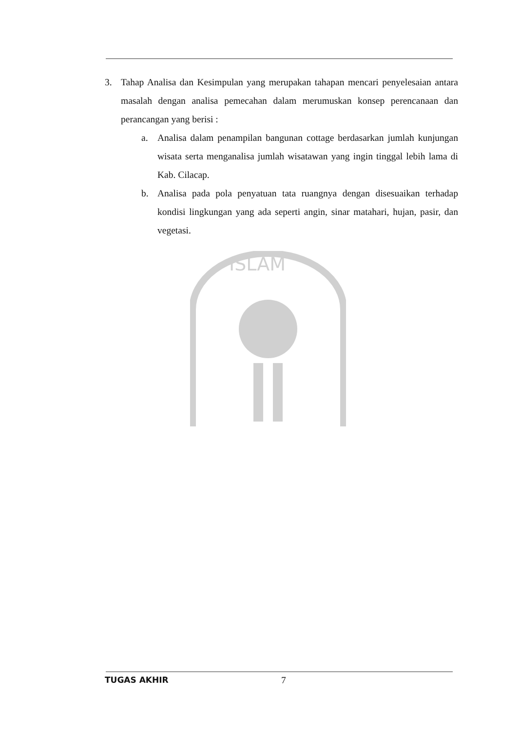3. Tahap Analisa dan Kesimpulan yang merupakan tahapan mencari penyelesaian antara masalah dengan analisa pemecahan dalam merumuskan konsep perencanaan dan perancangan yang berisi :
a. Analisa dalam penampilan bangunan cottage berdasarkan jumlah kunjungan wisata serta menganalisa jumlah wisatawan yang ingin tinggal lebih lama di Kab. Cilacap.
b. Analisa pada pola penyatuan tata ruangnya dengan disesuaikan terhadap kondisi lingkungan yang ada seperti angin, sinar matahari, hujan, pasir, dan vegetasi.
ISLAM
TUGAS AKHIR 7